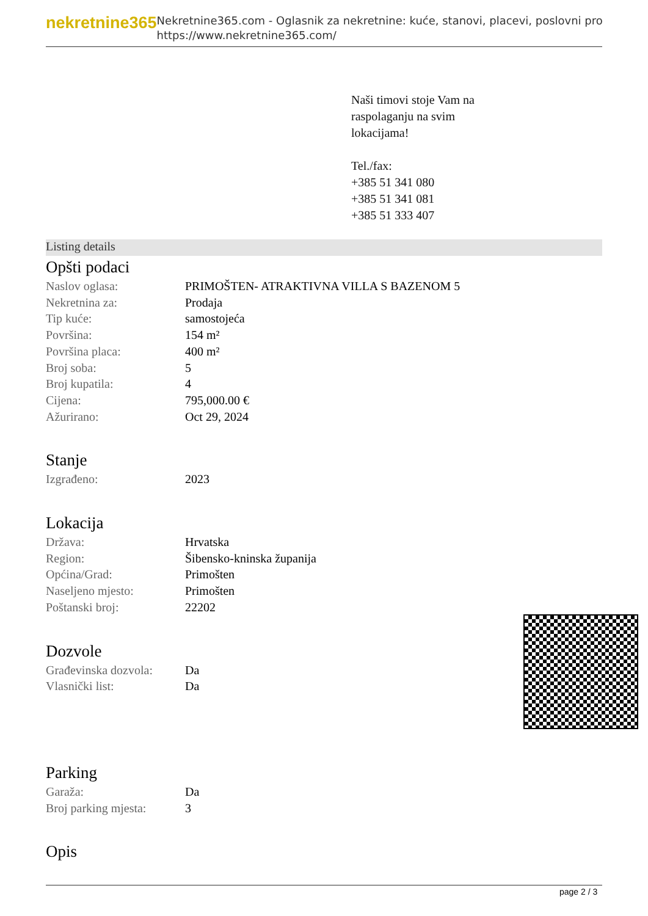nekretnine365
Nekretnine365.com - Oglasnik za nekretnine: kuće, stanovi, placevi, poslovni pro
https://www.nekretnine365.com/
Naši timovi stoje Vam na
raspolaganju na svim
lokacijama!
Tel./fax:
+385 51 341 080
+385 51 341 081
+385 51 333 407
Listing details
Opšti podaci
| Naslov oglasa: | PRIMOŠTEN- ATRAKTIVNA VILLA S BAZENOM 5 |
| Nekretnina za: | Prodaja |
| Tip kuće: | samostojeća |
| Površina: | 154 m² |
| Površina placa: | 400 m² |
| Broj soba: | 5 |
| Broj kupatila: | 4 |
| Cijena: | 795,000.00 € |
| Ažurirano: | Oct 29, 2024 |
Stanje
| Izgrađeno: | 2023 |
Lokacija
| Država: | Hrvatska |
| Region: | Šibensko-kninska županija |
| Općina/Grad: | Primošten |
| Naseljeno mjesto: | Primošten |
| Poštanski broj: | 22202 |
Dozvole
| Građevinska dozvola: | Da |
| Vlasnički list: | Da |
Parking
| Garaža: | Da |
| Broj parking mjesta: | 3 |
Opis
page 2 / 3